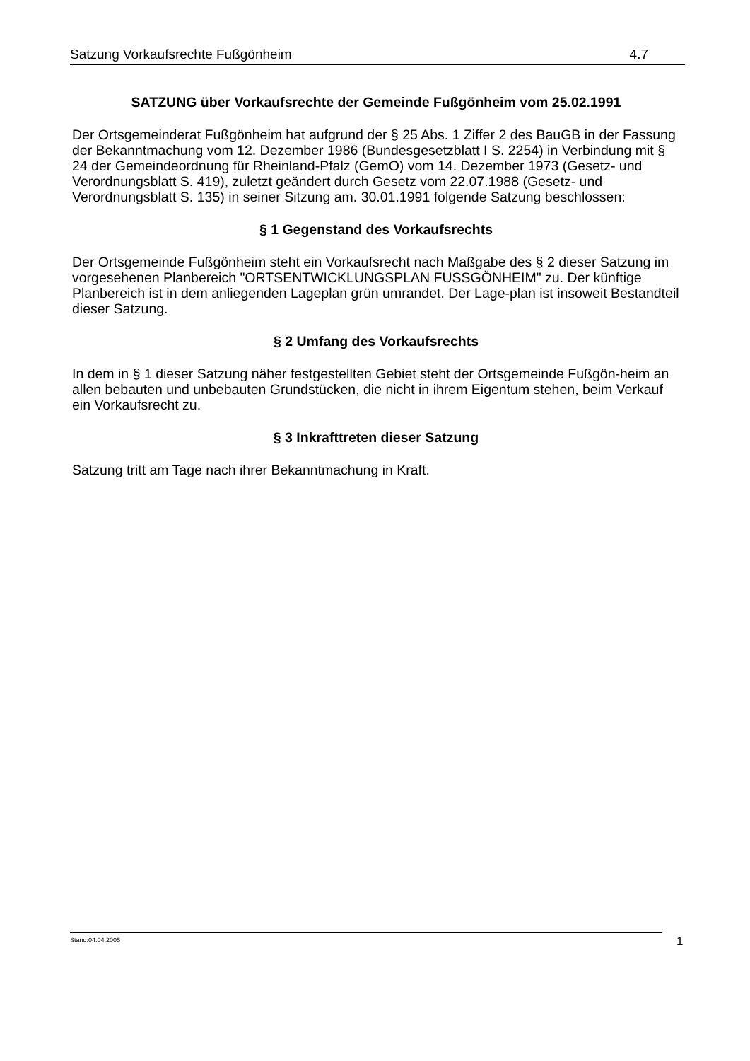Satzung Vorkaufsrechte Fußgönheim 4.7
SATZUNG über Vorkaufsrechte der Gemeinde Fußgönheim vom 25.02.1991
Der Ortsgemeinderat Fußgönheim hat aufgrund der § 25 Abs. 1 Ziffer 2 des BauGB in der Fassung der Bekanntmachung vom 12. Dezember 1986 (Bundesgesetzblatt I S. 2254) in Verbindung mit § 24 der Gemeindeordnung für Rheinland-Pfalz (GemO) vom 14. Dezember 1973 (Gesetz- und Verordnungsblatt S. 419), zuletzt geändert durch Gesetz vom 22.07.1988 (Gesetz- und Verordnungsblatt S. 135) in seiner Sitzung am. 30.01.1991 folgende Satzung beschlossen:
§ 1 Gegenstand des Vorkaufsrechts
Der Ortsgemeinde Fußgönheim steht ein Vorkaufsrecht nach Maßgabe des § 2 dieser Satzung im vorgesehenen Planbereich "ORTSENTWICKLUNGSPLAN FUSSGÖNHEIM" zu. Der künftige Planbereich ist in dem anliegenden Lageplan grün umrandet. Der Lage-plan ist insoweit Bestandteil dieser Satzung.
§ 2 Umfang des Vorkaufsrechts
In dem in § 1 dieser Satzung näher festgestellten Gebiet steht der Ortsgemeinde Fußgön-heim an allen bebauten und unbebauten Grundstücken, die nicht in ihrem Eigentum stehen, beim Verkauf ein Vorkaufsrecht zu.
§ 3 Inkrafttreten dieser Satzung
Satzung tritt am Tage nach ihrer Bekanntmachung in Kraft.
Stand:04.04.2005 1